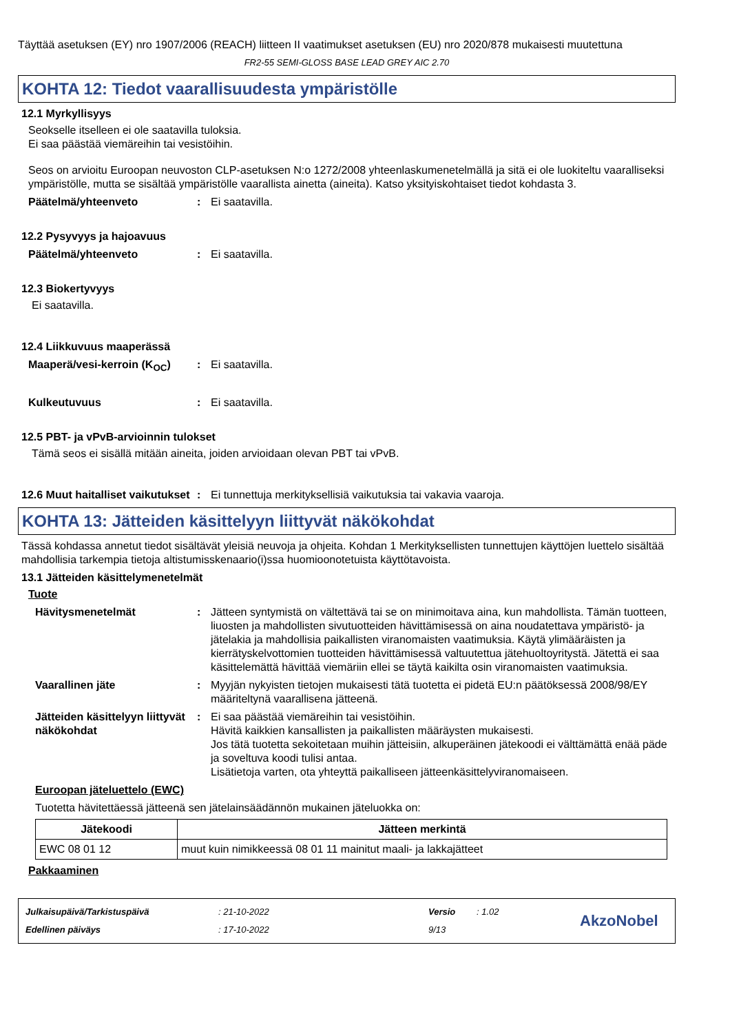Täyttää asetuksen (EY) nro 1907/2006 (REACH) liitteen II vaatimukset asetuksen (EU) nro 2020/878 mukaisesti muutettuna
FR2-55 SEMI-GLOSS BASE LEAD GREY AIC 2.70
KOHTA 12: Tiedot vaarallisuudesta ympäristölle
12.1 Myrkyllisyys
Seokselle itselleen ei ole saatavilla tuloksia.
Ei saa päästää viemäreihin tai vesistöihin.
Seos on arvioitu Euroopan neuvoston CLP-asetuksen N:o 1272/2008 yhteenlaskumenetelmällä ja sitä ei ole luokiteltu vaaralliseksi ympäristölle, mutta se sisältää ympäristölle vaarallista ainetta (aineita). Katso yksityiskohtaiset tiedot kohdasta 3.
Päätelmä/yhteenveto: Ei saatavilla.
12.2 Pysyvyys ja hajoavuus
Päätelmä/yhteenveto: Ei saatavilla.
12.3 Biokertyvyys
Ei saatavilla.
12.4 Liikkuvuus maaperässä
Maaperä/vesi-kerroin (K<sub>OC</sub>): Ei saatavilla.
Kulkeutuvuus: Ei saatavilla.
12.5 PBT- ja vPvB-arvioinnin tulokset
Tämä seos ei sisällä mitään aineita, joiden arvioidaan olevan PBT tai vPvB.
12.6 Muut haitalliset vaikutukset: Ei tunnettuja merkityksellisiä vaikutuksia tai vakavia vaaroja.
KOHTA 13: Jätteiden käsittelyyn liittyvät näkökohdat
Tässä kohdassa annetut tiedot sisältävät yleisiä neuvoja ja ohjeita. Kohdan 1 Merkityksellisten tunnettujen käyttöjen luettelo sisältää mahdollisia tarkempia tietoja altistumisskenaario(i)ssa huomioonotetuista käyttötavoista.
13.1 Jätteiden käsittelymenetelmät
Tuote
Hävitysmenetelmät: Jätteen syntymistä on vältettävä tai se on minimoitava aina, kun mahdollista. Tämän tuotteen, liuosten ja mahdollisten sivutuotteiden hävittämisessä on aina noudatettava ympäristö- ja jätelakia ja mahdollisia paikallisten viranomaisten vaatimuksia. Käytä ylimääräisten ja kierrätyskelvottomien tuotteiden hävittämisessä valtuutettua jätehuoltoyritystä. Jätettä ei saa käsittelemättä hävittää viemäriin ellei se täytä kaikilta osin viranomaisten vaatimuksia.
Vaarallinen jäte: Myyjän nykyisten tietojen mukaisesti tätä tuotetta ei pidetä EU:n päätöksessä 2008/98/EY määriteltynä vaarallisena jätteenä.
Jätteiden käsittelyyn liittyvät näkökohdat: Ei saa päästää viemäreihin tai vesistöihin.
Hävitä kaikkien kansallisten ja paikallisten määräysten mukaisesti.
Jos tätä tuotetta sekoitetaan muihin jätteisiin, alkuperäinen jätekoodi ei välttämättä enää päde ja soveltuva koodi tulisi antaa.
Lisätietoja varten, ota yhteyttä paikalliseen jätteenkäsittelyviranomaiseen.
Euroopan jäteluettelo (EWC)
Tuotetta hävitettäessä jätteenä sen jätelainsäädännön mukainen jäteluokka on:
| Jätekoodi | Jätteen merkintä |
| --- | --- |
| EWC 08 01 12 | muut kuin nimikkeessä 08 01 11 mainitut maali- ja lakkajätteet |
Pakkaaminen
Julkaisupäivä/Tarkistuspäivä
Edellinen päiväys
: 21-10-2022
: 17-10-2022
Versio
9/13
: 1.02
AkzoNobel